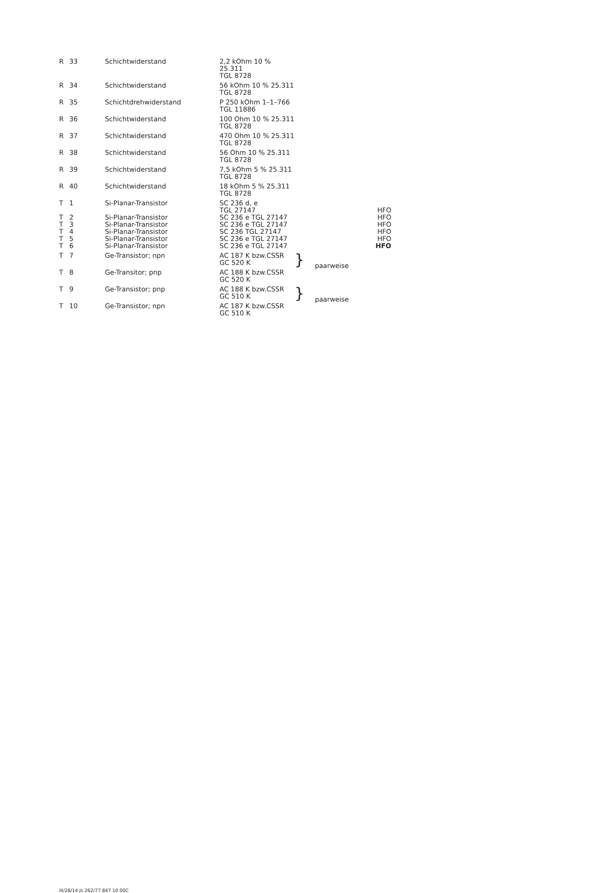| R | 33 | Schichtwiderstand | 2,2 kOhm 10 % 25.311 TGL 8728 | | | | |
| R | 34 | Schichtwiderstand | 56 kOhm 10 % 25.311 TGL 8728 | | | | |
| R | 35 | Schichtdrehwiderstand | P 250 kOhm 1–1–766 TGL 11886 | | | | |
| R | 36 | Schichtwiderstand | 100 Ohm 10 % 25.311 TGL 8728 | | | | |
| R | 37 | Schichtwiderstand | 470 Ohm 10 % 25.311 TGL 8728 | | | | |
| R | 38 | Schichtwiderstand | 56 Ohm 10 % 25.311 TGL 8728 | | | | |
| R | 39 | Schichtwiderstand | 7,5 kOhm 5 % 25.311 TGL 8728 | | | | |
| R | 40 | Schichtwiderstand | 18 kOhm 5 % 25.311 TGL 8728 | | | | |
| T | 1 | Si-Planar-Transistor | SC 236 d, e TGL 27147 | | | | HFO |
| T | 2 | Si-Planar-Transistor | SC 236 e TGL 27147 | | | | HFO |
| T | 3 | Si-Planar-Transistor | SC 236 e TGL 27147 | | | | HFO |
| T | 4 | Si-Planar-Transistor | SC 236 TGL 27147 | | | | HFO |
| T | 5 | Si-Planar-Transistor | SC 236 e TGL 27147 | | | | HFO |
| T | 6 | Si-Planar-Transistor | SC 236 e TGL 27147 | | | | HFO |
| T | 7 | Ge-Transistor; npn | AC 187 K bzw. GC 520 K | CSSR | } | paarweise | |
| T | 8 | Ge-Transitor; pnp | AC 188 K bzw. GC 520 K | CSSR | | | |
| T | 9 | Ge-Transistor; pnp | AC 188 K bzw. GC 510 K | CSSR | } | paarweise | |
| T | 10 | Ge-Transistor; npn | AC 187 K bzw. GC 510 K | CSSR | | | |
III/28/14 Js 262/77 847 10 00C